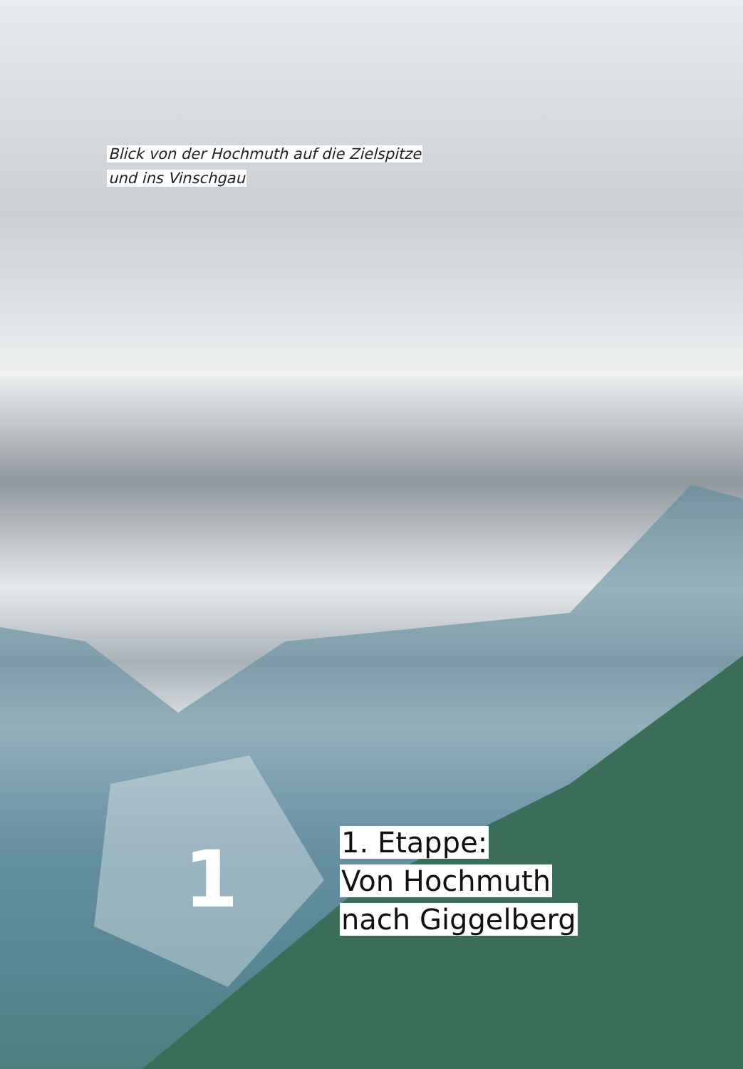Blick von der Hochmuth auf die Zielspitze
und ins Vinschgau
1
1. Etappe:
Von Hochmuth
nach Giggelberg